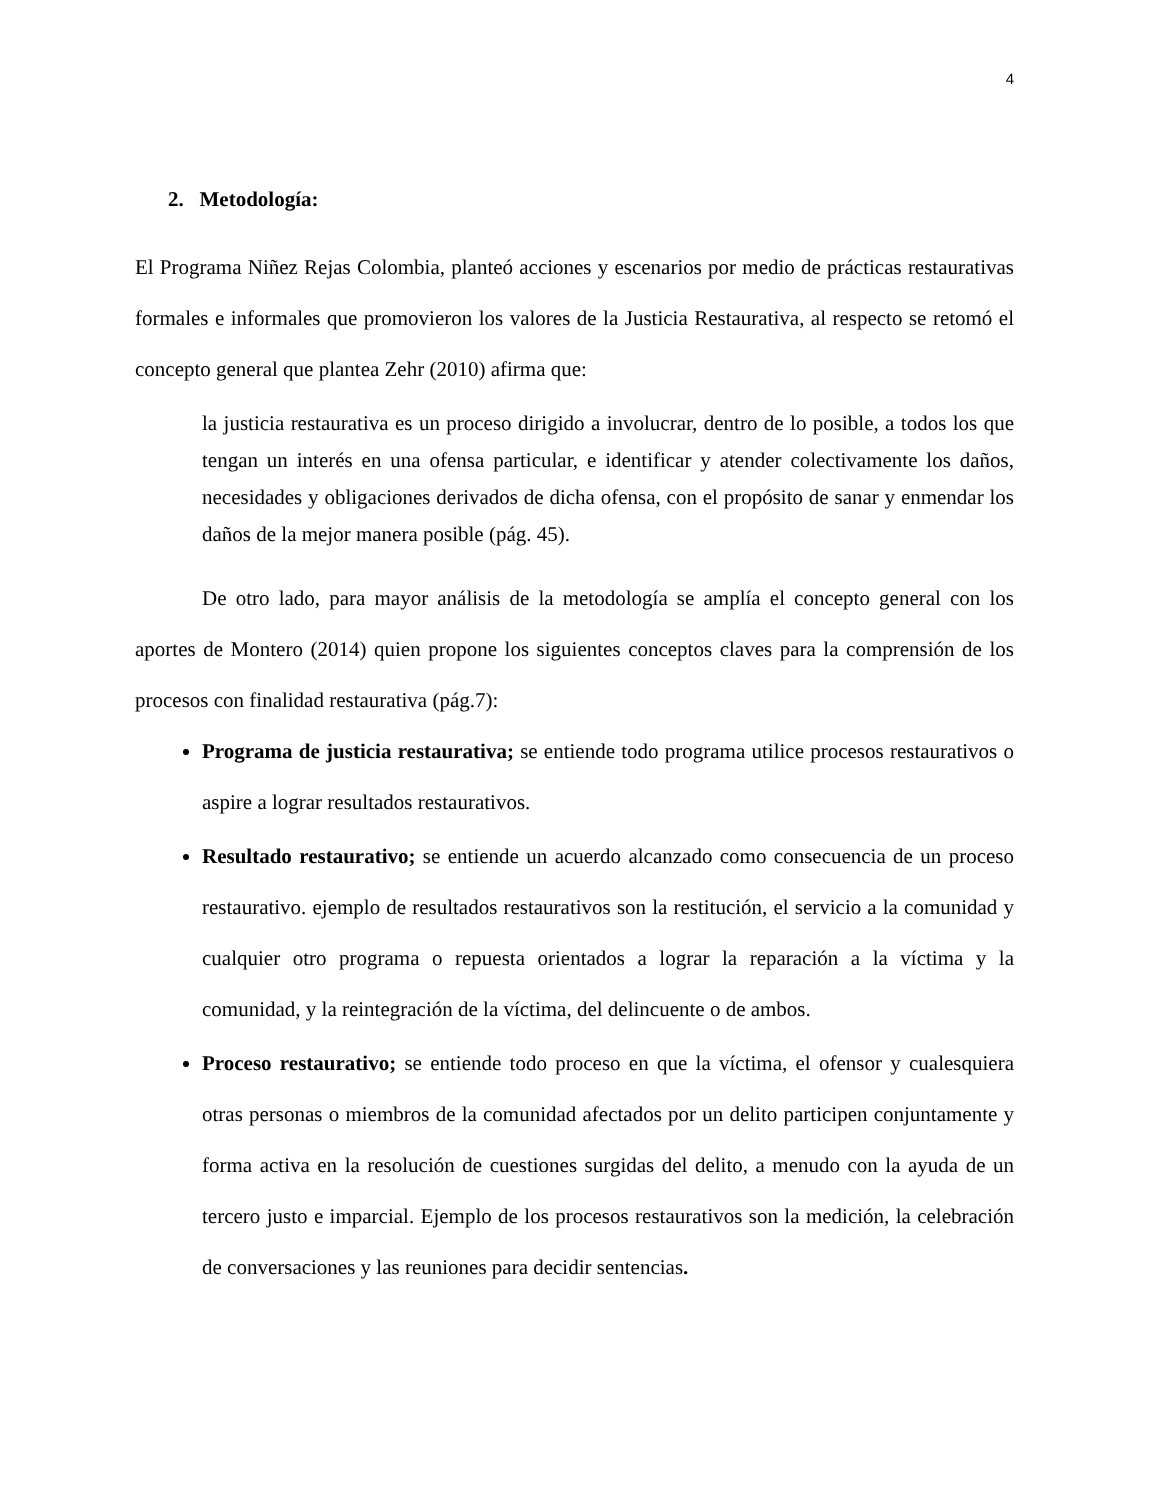4
2. Metodología:
El Programa Niñez Rejas Colombia, planteó acciones y escenarios por medio de prácticas restaurativas formales e informales que promovieron los valores de la Justicia Restaurativa, al respecto se retomó el concepto general que plantea Zehr (2010) afirma que:
la justicia restaurativa es un proceso dirigido a involucrar, dentro de lo posible, a todos los que tengan un interés en una ofensa particular, e identificar y atender colectivamente los daños, necesidades y obligaciones derivados de dicha ofensa, con el propósito de sanar y enmendar los daños de la mejor manera posible (pág. 45).
De otro lado, para mayor análisis de la metodología se amplía el concepto general con los aportes de Montero (2014) quien propone los siguientes conceptos claves para la comprensión de los procesos con finalidad restaurativa (pág.7):
Programa de justicia restaurativa; se entiende todo programa utilice procesos restaurativos o aspire a lograr resultados restaurativos.
Resultado restaurativo; se entiende un acuerdo alcanzado como consecuencia de un proceso restaurativo. ejemplo de resultados restaurativos son la restitución, el servicio a la comunidad y cualquier otro programa o repuesta orientados a lograr la reparación a la víctima y la comunidad, y la reintegración de la víctima, del delincuente o de ambos.
Proceso restaurativo; se entiende todo proceso en que la víctima, el ofensor y cualesquiera otras personas o miembros de la comunidad afectados por un delito participen conjuntamente y forma activa en la resolución de cuestiones surgidas del delito, a menudo con la ayuda de un tercero justo e imparcial. Ejemplo de los procesos restaurativos son la medición, la celebración de conversaciones y las reuniones para decidir sentencias.